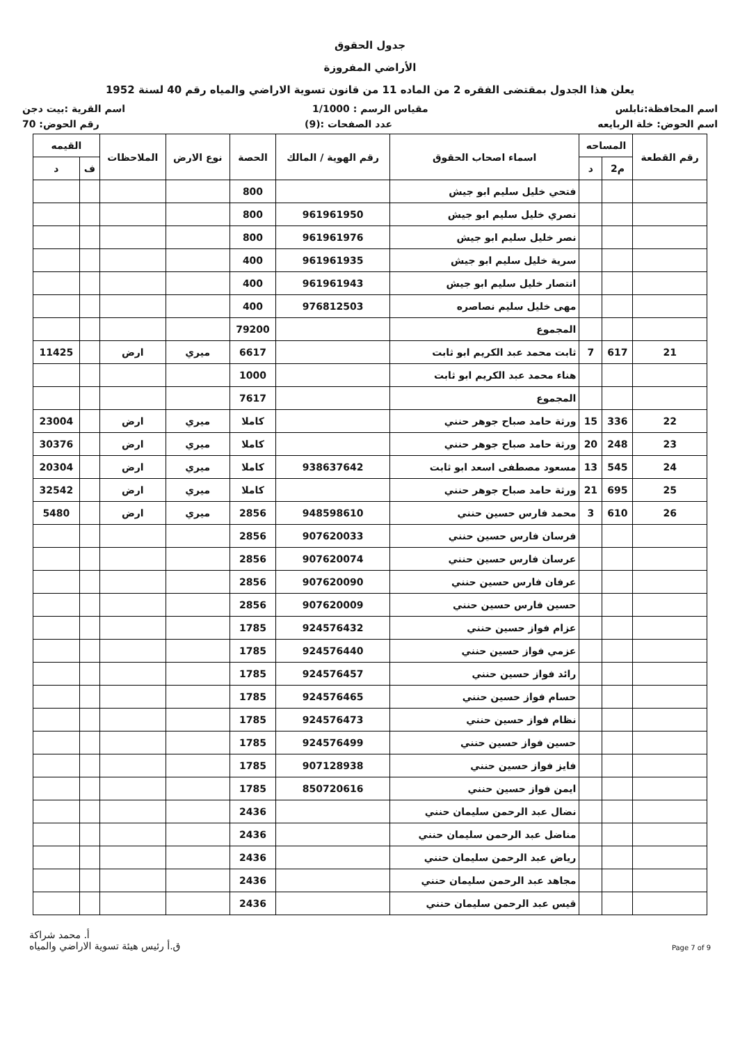جدول الحقوق
الأراضي المفروزة
يعلن هذا الجدول بمقتضى الفقره 2 من الماده 11 من قانون تسوية الاراضي والمياه رقم 40 لسنة 1952
اسم المحافظة:نابلس مقياس الرسم : 1/1000 اسم القرية :بيت دجن
اسم الحوض: خلة الربايعه عدد الصفحات :(9) رقم الحوض: 70
| رقم القطعة | المساحه | | اسماء اصحاب الحقوق | رقم الهوية / المالك | الحصة | نوع الارض | الملاحظات | القيمه | |
| --- | --- | --- | --- | --- | --- | --- | --- | --- | --- |
| | م2 | د | | | | | | ف | د |
| | | | فتحي خليل سليم ابو جيش | | 800 | | | | |
| | | | نصري خليل سليم ابو جيش | 961961950 | 800 | | | | |
| | | | نصر خليل سليم ابو جيش | 961961976 | 800 | | | | |
| | | | سرية خليل سليم ابو جيش | 961961935 | 400 | | | | |
| | | | انتصار خليل سليم ابو جيش | 961961943 | 400 | | | | |
| | | | مهى خليل سليم نصاصره | 976812503 | 400 | | | | |
| | | | المجموع | | 79200 | | | | |
| 21 | 617 | 7 | ثابت محمد عبد الكريم ابو ثابت | | 6617 | ميري | ارض | | 11425 |
| | | | هناء محمد عبد الكريم ابو ثابت | | 1000 | | | | |
| | | | المجموع | | 7617 | | | | |
| 22 | 336 | 15 | ورثة حامد صباح جوهر حنني | | كاملا | ميري | ارض | | 23004 |
| 23 | 248 | 20 | ورثة حامد صباح جوهر حنني | | كاملا | ميري | ارض | | 30376 |
| 24 | 545 | 13 | مسعود مصطفى اسعد ابو ثابت | 938637642 | كاملا | ميري | ارض | | 20304 |
| 25 | 695 | 21 | ورثة حامد صباح جوهر حنني | | كاملا | ميري | ارض | | 32542 |
| 26 | 610 | 3 | محمد فارس حسين حنني | 948598610 | 2856 | ميري | ارض | | 5480 |
| | | | فرسان فارس حسين حنني | 907620033 | 2856 | | | | |
| | | | عرسان فارس حسين حنني | 907620074 | 2856 | | | | |
| | | | عرفان فارس حسين حنني | 907620090 | 2856 | | | | |
| | | | حسين فارس حسين حنني | 907620009 | 2856 | | | | |
| | | | عزام فواز حسين حنني | 924576432 | 1785 | | | | |
| | | | عزمي فواز حسين حنني | 924576440 | 1785 | | | | |
| | | | رائد فواز حسين حنني | 924576457 | 1785 | | | | |
| | | | حسام فواز حسين حنني | 924576465 | 1785 | | | | |
| | | | نظام فواز حسين حنني | 924576473 | 1785 | | | | |
| | | | حسين فواز حسين حنني | 924576499 | 1785 | | | | |
| | | | فايز فواز حسين حنني | 907128938 | 1785 | | | | |
| | | | ايمن فواز حسين حنني | 850720616 | 1785 | | | | |
| | | | نضال عبد الرحمن سليمان حنني | | 2436 | | | | |
| | | | مناضل عبد الرحمن سليمان حنني | | 2436 | | | | |
| | | | رياض عبد الرحمن سليمان حنني | | 2436 | | | | |
| | | | مجاهد عبد الرحمن سليمان حنني | | 2436 | | | | |
| | | | قيس عبد الرحمن سليمان حنني | | 2436 | | | | |
Page 7 of 9 أ. محمد شراكة
ق.أ رئيس هيئة تسوية الاراضي والمياه